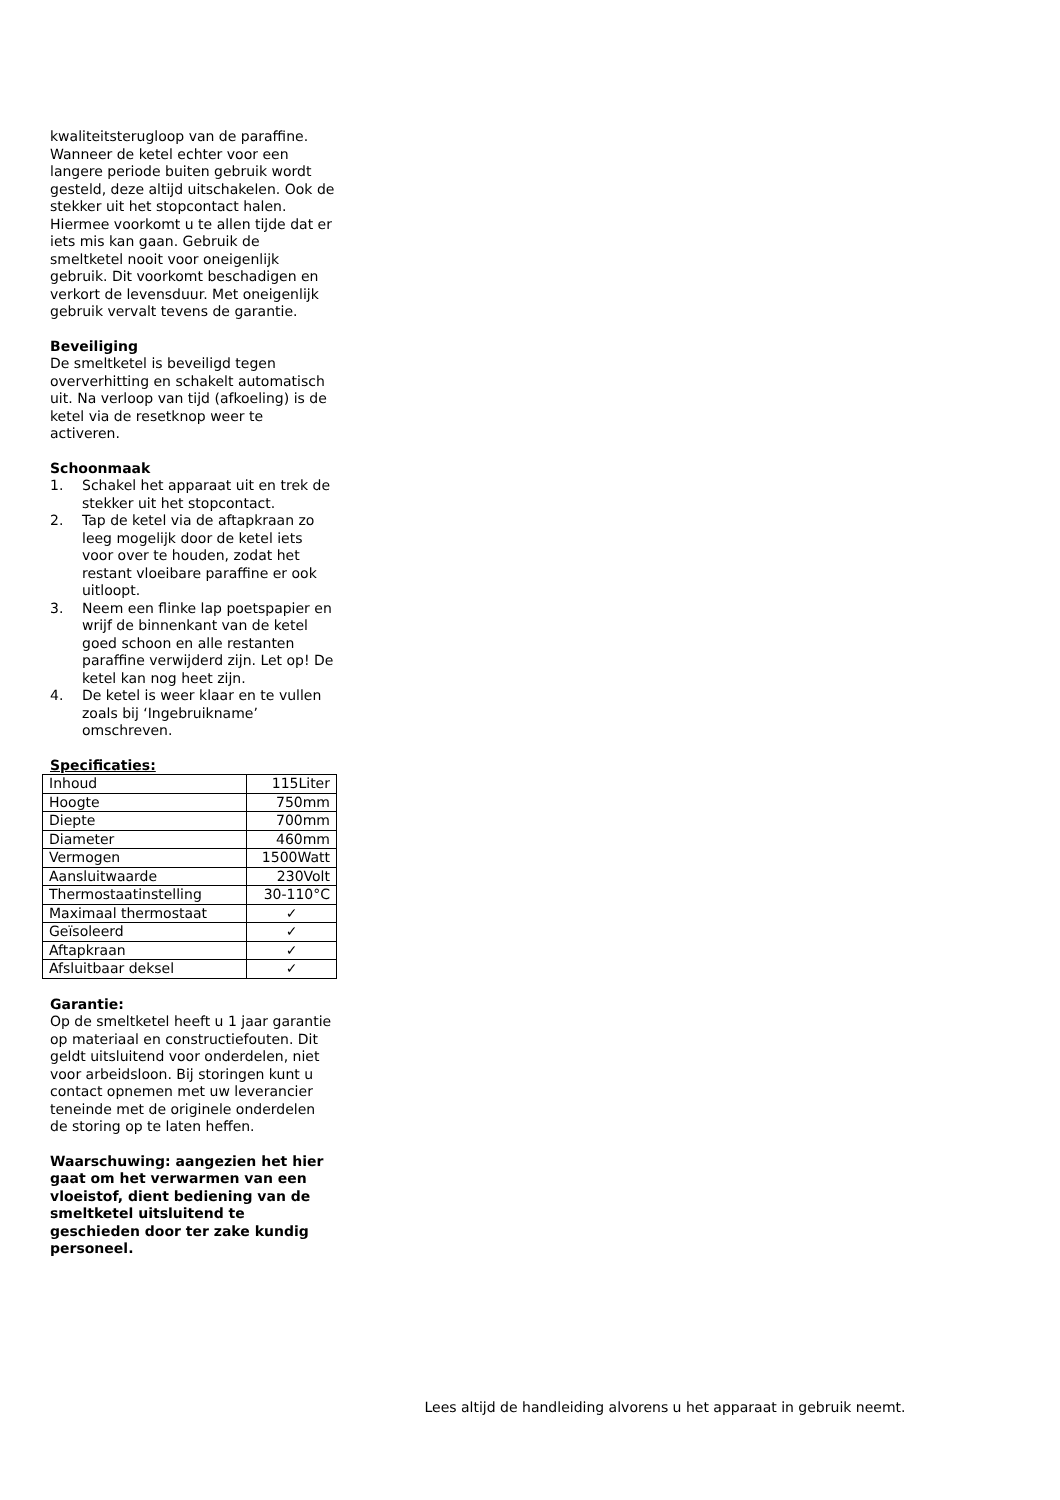kwaliteitsterugloop van de paraffine. Wanneer de ketel echter voor een langere periode buiten gebruik wordt gesteld, deze altijd uitschakelen. Ook de stekker uit het stopcontact halen. Hiermee voorkomt u te allen tijde dat er iets mis kan gaan. Gebruik de smeltketel nooit voor oneigenlijk gebruik. Dit voorkomt beschadigen en verkort de levensduur. Met oneigenlijk gebruik vervalt tevens de garantie.
Beveiliging
De smeltketel is beveiligd tegen oververhitting en schakelt automatisch uit. Na verloop van tijd (afkoeling) is de ketel via de resetknop weer te activeren.
Schoonmaak
1. Schakel het apparaat uit en trek de stekker uit het stopcontact.
2. Tap de ketel via de aftapkraan zo leeg mogelijk door de ketel iets voor over te houden, zodat het restant vloeibare paraffine er ook uitloopt.
3. Neem een flinke lap poetspapier en wrijf de binnenkant van de ketel goed schoon en alle restanten paraffine verwijderd zijn. Let op! De ketel kan nog heet zijn.
4. De ketel is weer klaar en te vullen zoals bij ‘Ingebruikname’ omschreven.
Specificaties:
| Inhoud | 115Liter |
| Hoogte | 750mm |
| Diepte | 700mm |
| Diameter | 460mm |
| Vermogen | 1500Watt |
| Aansluitwaarde | 230Volt |
| Thermostaatinstelling | 30-110°C |
| Maximaal thermostaat | ✓ |
| Geïsoleerd | ✓ |
| Aftapkraan | ✓ |
| Afsluitbaar deksel | ✓ |
Garantie:
Op de smeltketel heeft u 1 jaar garantie op materiaal en constructiefouten. Dit geldt uitsluitend voor onderdelen, niet voor arbeidsloon. Bij storingen kunt u contact opnemen met uw leverancier teneinde met de originele onderdelen de storing op te laten heffen.
Waarschuwing: aangezien het hier gaat om het verwarmen van een vloeistof, dient bediening van de smeltketel uitsluitend te geschieden door ter zake kundig personeel.
Lees altijd de handleiding alvorens u het apparaat in gebruik neemt.